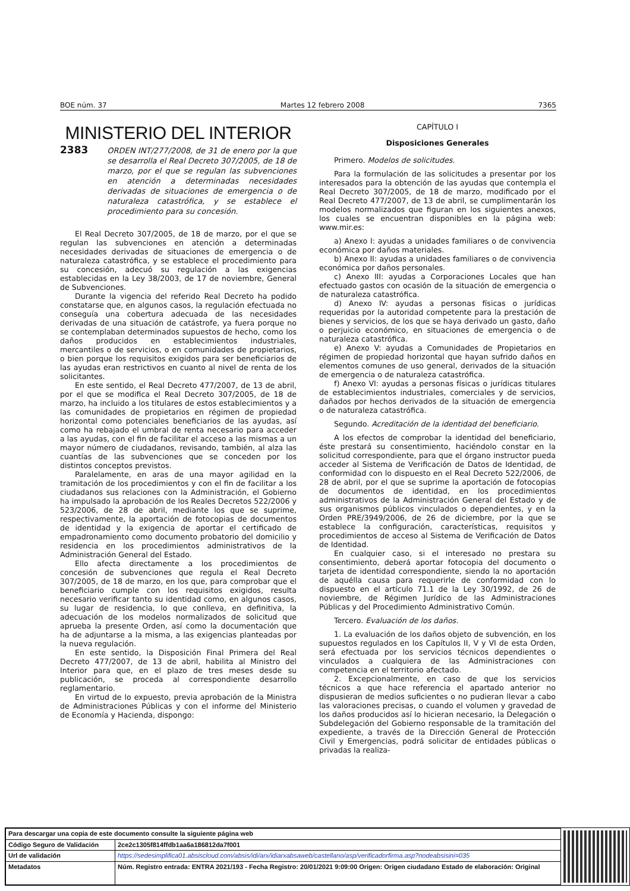BOE núm. 37 Martes 12 febrero 2008 7365
MINISTERIO DEL INTERIOR
2383 ORDEN INT/277/2008, de 31 de enero por la que se desarrolla el Real Decreto 307/2005, de 18 de marzo, por el que se regulan las subvenciones en atención a determinadas necesidades derivadas de situaciones de emergencia o de naturaleza catastrófica, y se establece el procedimiento para su concesión.
El Real Decreto 307/2005, de 18 de marzo, por el que se regulan las subvenciones en atención a determinadas necesidades derivadas de situaciones de emergencia o de naturaleza catastrófica, y se establece el procedimiento para su concesión, adecuó su regulación a las exigencias establecidas en la Ley 38/2003, de 17 de noviembre, General de Subvenciones.
Durante la vigencia del referido Real Decreto ha podido constatarse que, en algunos casos, la regulación efectuada no conseguía una cobertura adecuada de las necesidades derivadas de una situación de catástrofe, ya fuera porque no se contemplaban determinados supuestos de hecho, como los daños producidos en establecimientos industriales, mercantiles o de servicios, o en comunidades de propietarios, o bien porque los requisitos exigidos para ser beneficiarios de las ayudas eran restrictivos en cuanto al nivel de renta de los solicitantes.
En este sentido, el Real Decreto 477/2007, de 13 de abril, por el que se modifica el Real Decreto 307/2005, de 18 de marzo, ha incluido a los titulares de estos establecimientos y a las comunidades de propietarios en régimen de propiedad horizontal como potenciales beneficiarios de las ayudas, así como ha rebajado el umbral de renta necesario para acceder a las ayudas, con el fin de facilitar el acceso a las mismas a un mayor número de ciudadanos, revisando, también, al alza las cuantías de las subvenciones que se conceden por los distintos conceptos previstos.
Paralelamente, en aras de una mayor agilidad en la tramitación de los procedimientos y con el fin de facilitar a los ciudadanos sus relaciones con la Administración, el Gobierno ha impulsado la aprobación de los Reales Decretos 522/2006 y 523/2006, de 28 de abril, mediante los que se suprime, respectivamente, la aportación de fotocopias de documentos de identidad y la exigencia de aportar el certificado de empadronamiento como documento probatorio del domicilio y residencia en los procedimientos administrativos de la Administración General del Estado.
Ello afecta directamente a los procedimientos de concesión de subvenciones que regula el Real Decreto 307/2005, de 18 de marzo, en los que, para comprobar que el beneficiario cumple con los requisitos exigidos, resulta necesario verificar tanto su identidad como, en algunos casos, su lugar de residencia, lo que conlleva, en definitiva, la adecuación de los modelos normalizados de solicitud que aprueba la presente Orden, así como la documentación que ha de adjuntarse a la misma, a las exigencias planteadas por la nueva regulación.
En este sentido, la Disposición Final Primera del Real Decreto 477/2007, de 13 de abril, habilita al Ministro del Interior para que, en el plazo de tres meses desde su publicación, se proceda al correspondiente desarrollo reglamentario.
En virtud de lo expuesto, previa aprobación de la Ministra de Administraciones Públicas y con el informe del Ministerio de Economía y Hacienda, dispongo:
CAPÍTULO I
Disposiciones Generales
Primero. Modelos de solicitudes.
Para la formulación de las solicitudes a presentar por los interesados para la obtención de las ayudas que contempla el Real Decreto 307/2005, de 18 de marzo, modificado por el Real Decreto 477/2007, de 13 de abril, se cumplimentarán los modelos normalizados que figuran en los siguientes anexos, los cuales se encuentran disponibles en la página web: www.mir.es:
a) Anexo I: ayudas a unidades familiares o de convivencia económica por daños materiales.
b) Anexo II: ayudas a unidades familiares o de convivencia económica por daños personales.
c) Anexo III: ayudas a Corporaciones Locales que han efectuado gastos con ocasión de la situación de emergencia o de naturaleza catastrófica.
d) Anexo IV: ayudas a personas físicas o jurídicas requeridas por la autoridad competente para la prestación de bienes y servicios, de los que se haya derivado un gasto, daño o perjuicio económico, en situaciones de emergencia o de naturaleza catastrófica.
e) Anexo V: ayudas a Comunidades de Propietarios en régimen de propiedad horizontal que hayan sufrido daños en elementos comunes de uso general, derivados de la situación de emergencia o de naturaleza catastrófica.
f) Anexo VI: ayudas a personas físicas o jurídicas titulares de establecimientos industriales, comerciales y de servicios, dañados por hechos derivados de la situación de emergencia o de naturaleza catastrófica.
Segundo. Acreditación de la identidad del beneficiario.
A los efectos de comprobar la identidad del beneficiario, éste prestará su consentimiento, haciéndolo constar en la solicitud correspondiente, para que el órgano instructor pueda acceder al Sistema de Verificación de Datos de Identidad, de conformidad con lo dispuesto en el Real Decreto 522/2006, de 28 de abril, por el que se suprime la aportación de fotocopias de documentos de identidad, en los procedimientos administrativos de la Administración General del Estado y de sus organismos públicos vinculados o dependientes, y en la Orden PRE/3949/2006, de 26 de diciembre, por la que se establece la configuración, características, requisitos y procedimientos de acceso al Sistema de Verificación de Datos de Identidad.
En cualquier caso, si el interesado no prestara su consentimiento, deberá aportar fotocopia del documento o tarjeta de identidad correspondiente, siendo la no aportación de aquélla causa para requerirle de conformidad con lo dispuesto en el artículo 71.1 de la Ley 30/1992, de 26 de noviembre, de Régimen Jurídico de las Administraciones Públicas y del Procedimiento Administrativo Común.
Tercero. Evaluación de los daños.
1. La evaluación de los daños objeto de subvención, en los supuestos regulados en los Capítulos II, V y VI de esta Orden, será efectuada por los servicios técnicos dependientes o vinculados a cualquiera de las Administraciones con competencia en el territorio afectado.
2. Excepcionalmente, en caso de que los servicios técnicos a que hace referencia el apartado anterior no dispusieran de medios suficientes o no pudieran llevar a cabo las valoraciones precisas, o cuando el volumen y gravedad de los daños producidos así lo hicieran necesario, la Delegación o Subdelegación del Gobierno responsable de la tramitación del expediente, a través de la Dirección General de Protección Civil y Emergencias, podrá solicitar de entidades públicas o privadas la realiza-
| Para descargar una copia de este documento consulte la siguiente página web | |
| Código Seguro de Validación | 2ce2c1305f814ffdb1aa6a186812da7f001 |
| Url de validación | https://sedesimplifica01.absiscloud.com/absis/idi/arx/idiarxabsaweb/castellano/asp/verificadorfirma.asp?nodeabsisini=035 |
| Metadatos | Núm. Registro entrada: ENTRA 2021/193 - Fecha Registro: 20/01/2021 9:09:00 Origen: Origen ciudadano Estado de elaboración: Original |